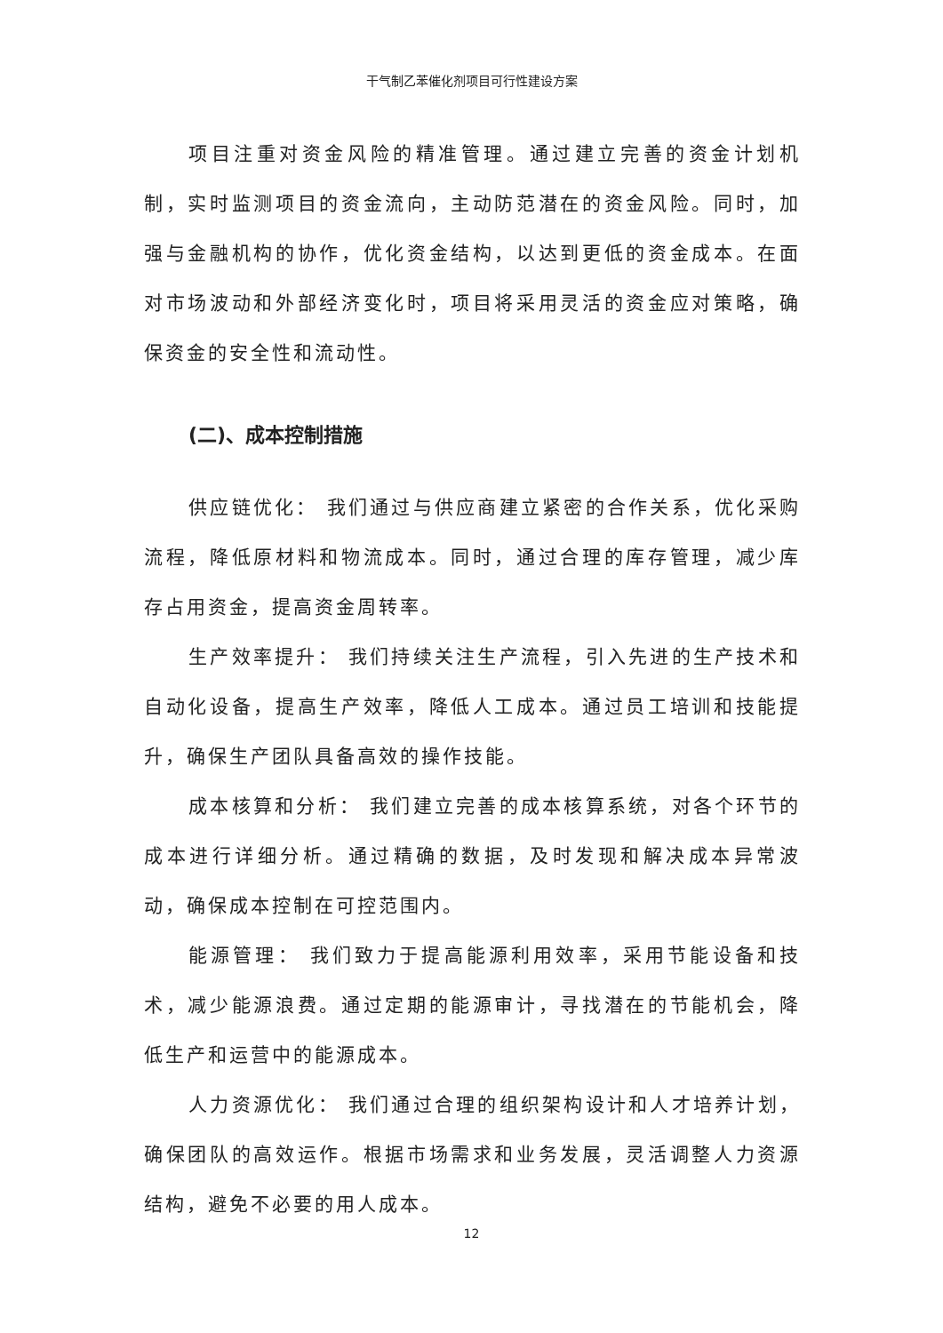干气制乙苯催化剂项目可行性建设方案
项目注重对资金风险的精准管理。通过建立完善的资金计划机制，实时监测项目的资金流向，主动防范潜在的资金风险。同时，加强与金融机构的协作，优化资金结构，以达到更低的资金成本。在面对市场波动和外部经济变化时，项目将采用灵活的资金应对策略，确保资金的安全性和流动性。
(二)、成本控制措施
供应链优化： 我们通过与供应商建立紧密的合作关系，优化采购流程，降低原材料和物流成本。同时，通过合理的库存管理，减少库存占用资金，提高资金周转率。
生产效率提升： 我们持续关注生产流程，引入先进的生产技术和自动化设备，提高生产效率，降低人工成本。通过员工培训和技能提升，确保生产团队具备高效的操作技能。
成本核算和分析： 我们建立完善的成本核算系统，对各个环节的成本进行详细分析。通过精确的数据，及时发现和解决成本异常波动，确保成本控制在可控范围内。
能源管理： 我们致力于提高能源利用效率，采用节能设备和技术，减少能源浪费。通过定期的能源审计，寻找潜在的节能机会，降低生产和运营中的能源成本。
人力资源优化： 我们通过合理的组织架构设计和人才培养计划，确保团队的高效运作。根据市场需求和业务发展，灵活调整人力资源结构，避免不必要的用人成本。
12